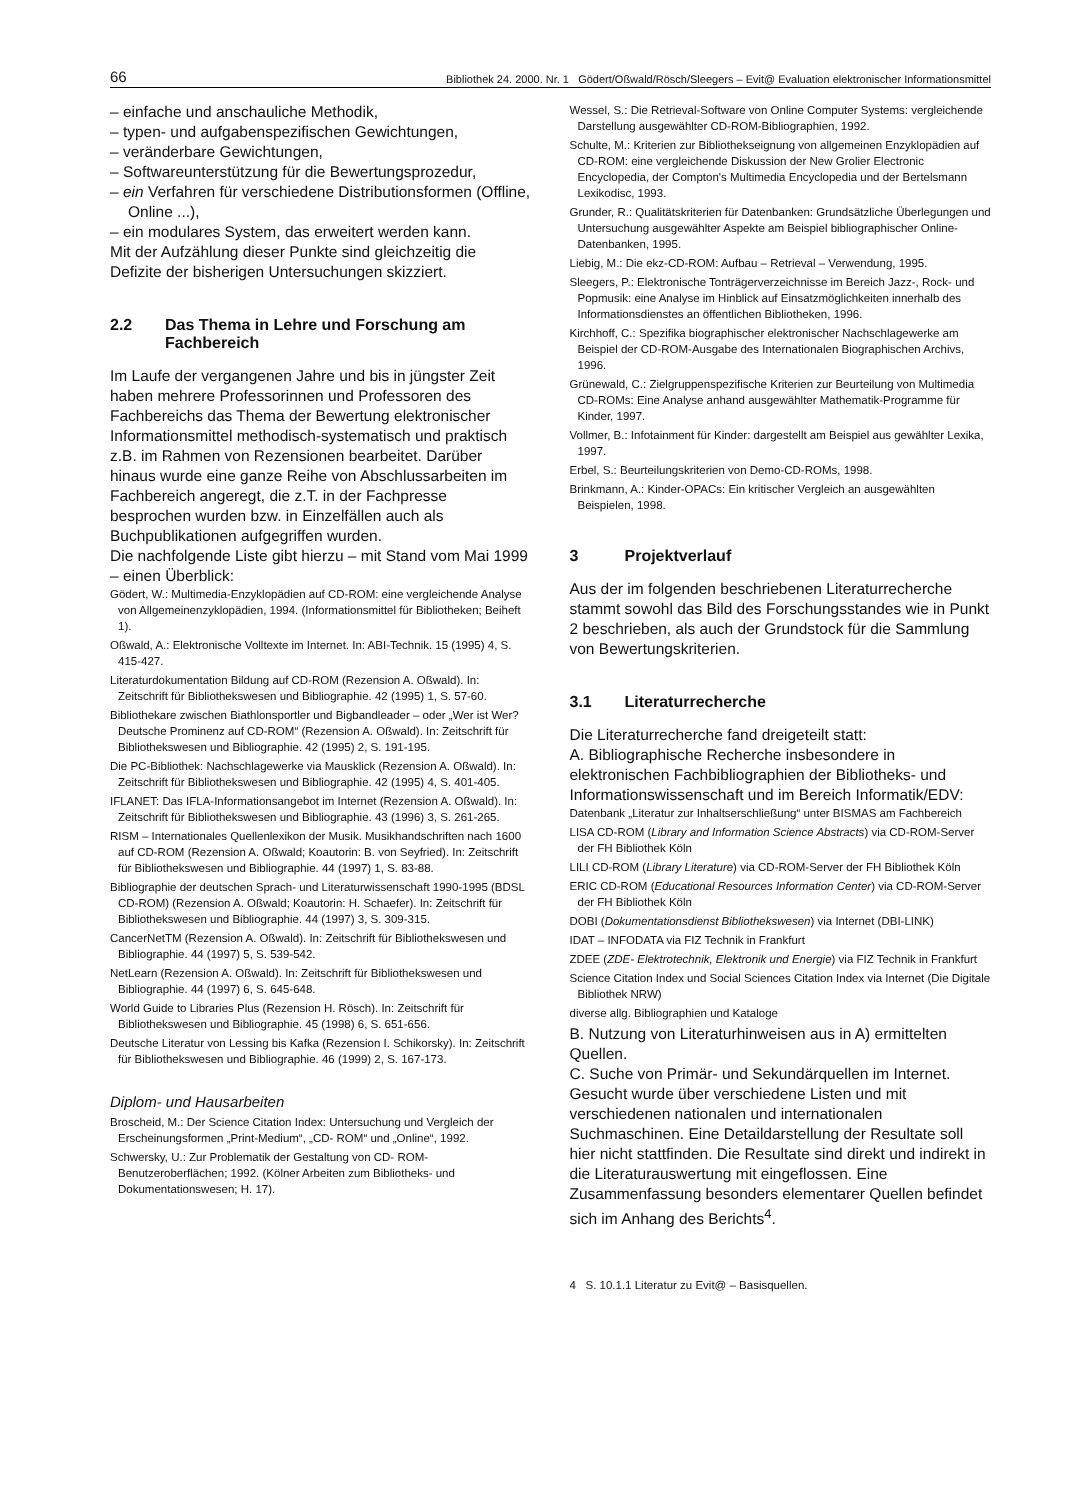66 Bibliothek 24. 2000. Nr. 1 Gödert/Oßwald/Rösch/Sleegers – Evit@ Evaluation elektronischer Informationsmittel
– einfache und anschauliche Methodik,
– typen- und aufgabenspezifischen Gewichtungen,
– veränderbare Gewichtungen,
– Softwareunterstützung für die Bewertungsprozedur,
– ein Verfahren für verschiedene Distributionsformen (Offline, Online ...),
– ein modulares System, das erweitert werden kann.
Mit der Aufzählung dieser Punkte sind gleichzeitig die Defizite der bisherigen Untersuchungen skizziert.
2.2 Das Thema in Lehre und Forschung am Fachbereich
Im Laufe der vergangenen Jahre und bis in jüngster Zeit haben mehrere Professorinnen und Professoren des Fachbereichs das Thema der Bewertung elektronischer Informationsmittel methodisch-systematisch und praktisch z.B. im Rahmen von Rezensionen bearbeitet. Darüber hinaus wurde eine ganze Reihe von Abschlussarbeiten im Fachbereich angeregt, die z.T. in der Fachpresse besprochen wurden bzw. in Einzelfällen auch als Buchpublikationen aufgegriffen wurden.
Die nachfolgende Liste gibt hierzu – mit Stand vom Mai 1999 – einen Überblick:
Gödert, W.: Multimedia-Enzyklopädien auf CD-ROM: eine vergleichende Analyse von Allgemeinenzyklopädien, 1994. (Informationsmittel für Bibliotheken; Beiheft 1).
Oßwald, A.: Elektronische Volltexte im Internet. In: ABI-Technik. 15 (1995) 4, S. 415-427.
Literaturdokumentation Bildung auf CD-ROM (Rezension A. Oßwald). In: Zeitschrift für Bibliothekswesen und Bibliographie. 42 (1995) 1, S. 57-60.
Bibliothekare zwischen Biathlonsportler und Bigbandleader – oder „Wer ist Wer? Deutsche Prominenz auf CD-ROM“ (Rezension A. Oßwald). In: Zeitschrift für Bibliothekswesen und Bibliographie. 42 (1995) 2, S. 191-195.
Die PC-Bibliothek: Nachschlagewerke via Mausklick (Rezension A. Oßwald). In: Zeitschrift für Bibliothekswesen und Bibliographie. 42 (1995) 4, S. 401-405.
IFLANET: Das IFLA-Informationsangebot im Internet (Rezension A. Oßwald). In: Zeitschrift für Bibliothekswesen und Bibliographie. 43 (1996) 3, S. 261-265.
RISM – Internationales Quellenlexikon der Musik. Musikhandschriften nach 1600 auf CD-ROM (Rezension A. Oßwald; Koautorin: B. von Seyfried). In: Zeitschrift für Bibliothekswesen und Bibliographie. 44 (1997) 1, S. 83-88.
Bibliographie der deutschen Sprach- und Literaturwissenschaft 1990-1995 (BDSL CD-ROM) (Rezension A. Oßwald; Koautorin: H. Schaefer). In: Zeitschrift für Bibliothekswesen und Bibliographie. 44 (1997) 3, S. 309-315.
CancerNetTM (Rezension A. Oßwald). In: Zeitschrift für Bibliothekswesen und Bibliographie. 44 (1997) 5, S. 539-542.
NetLearn (Rezension A. Oßwald). In: Zeitschrift für Bibliothekswesen und Bibliographie. 44 (1997) 6, S. 645-648.
World Guide to Libraries Plus (Rezension H. Rösch). In: Zeitschrift für Bibliothekswesen und Bibliographie. 45 (1998) 6, S. 651-656.
Deutsche Literatur von Lessing bis Kafka (Rezension I. Schikorsky). In: Zeitschrift für Bibliothekswesen und Bibliographie. 46 (1999) 2, S. 167-173.
Diplom- und Hausarbeiten
Broscheid, M.: Der Science Citation Index: Untersuchung und Vergleich der Erscheinungsformen „Print-Medium“, „CD- ROM“ und „Online“, 1992.
Schwersky, U.: Zur Problematik der Gestaltung von CD- ROM-Benutzeroberflächen; 1992. (Kölner Arbeiten zum Bibliotheks- und Dokumentationswesen; H. 17).
Wessel, S.: Die Retrieval-Software von Online Computer Systems: vergleichende Darstellung ausgewählter CD-ROM-Bibliographien, 1992.
Schulte, M.: Kriterien zur Bibliothekseignung von allgemeinen Enzyklopädien auf CD-ROM: eine vergleichende Diskussion der New Grolier Electronic Encyclopedia, der Compton's Multimedia Encyclopedia und der Bertelsmann Lexikodisc, 1993.
Grunder, R.: Qualitätskriterien für Datenbanken: Grundsätzliche Überlegungen und Untersuchung ausgewählter Aspekte am Beispiel bibliographischer Online-Datenbanken, 1995.
Liebig, M.: Die ekz-CD-ROM: Aufbau – Retrieval – Verwendung, 1995.
Sleegers, P.: Elektronische Tonträgerverzeichnisse im Bereich Jazz-, Rock- und Popmusik: eine Analyse im Hinblick auf Einsatzmöglichkeiten innerhalb des Informationsdienstes an öffentlichen Bibliotheken, 1996.
Kirchhoff, C.: Spezifika biographischer elektronischer Nachschlagewerke am Beispiel der CD-ROM-Ausgabe des Internationalen Biographischen Archivs, 1996.
Grünewald, C.: Zielgruppenspezifische Kriterien zur Beurteilung von Multimedia CD-ROMs: Eine Analyse anhand ausgewählter Mathematik-Programme für Kinder, 1997.
Vollmer, B.: Infotainment für Kinder: dargestellt am Beispiel aus gewählter Lexika, 1997.
Erbel, S.: Beurteilungskriterien von Demo-CD-ROMs, 1998.
Brinkmann, A.: Kinder-OPACs: Ein kritischer Vergleich an ausgewählten Beispielen, 1998.
3 Projektverlauf
Aus der im folgenden beschriebenen Literaturrecherche stammt sowohl das Bild des Forschungsstandes wie in Punkt 2 beschrieben, als auch der Grundstock für die Sammlung von Bewertungskriterien.
3.1 Literaturrecherche
Die Literaturrecherche fand dreigeteilt statt:
A. Bibliographische Recherche insbesondere in elektronischen Fachbibliographien der Bibliotheks- und Informationswissenschaft und im Bereich Informatik/EDV:
Datenbank „Literatur zur Inhaltserschließung“ unter BISMAS am Fachbereich
LISA CD-ROM (Library and Information Science Abstracts) via CD-ROM-Server der FH Bibliothek Köln
LILI CD-ROM (Library Literature) via CD-ROM-Server der FH Bibliothek Köln
ERIC CD-ROM (Educational Resources Information Center) via CD-ROM-Server der FH Bibliothek Köln
DOBI (Dokumentationsdienst Bibliothekswesen) via Internet (DBI-LINK)
IDAT – INFODATA via FIZ Technik in Frankfurt
ZDEE (ZDE- Elektrotechnik, Elektronik und Energie) via FIZ Technik in Frankfurt
Science Citation Index und Social Sciences Citation Index via Internet (Die Digitale Bibliothek NRW)
diverse allg. Bibliographien und Kataloge
B. Nutzung von Literaturhinweisen aus in A) ermittelten Quellen.
C. Suche von Primär- und Sekundärquellen im Internet. Gesucht wurde über verschiedene Listen und mit verschiedenen nationalen und internationalen Suchmaschinen. Eine Detaildarstellung der Resultate soll hier nicht stattfinden. Die Resultate sind direkt und indirekt in die Literaturauswertung mit eingeflossen. Eine Zusammenfassung besonders elementarer Quellen befindet sich im Anhang des Berichts<sup>4</sup>.
4 S. 10.1.1 Literatur zu Evit@ – Basisquellen.